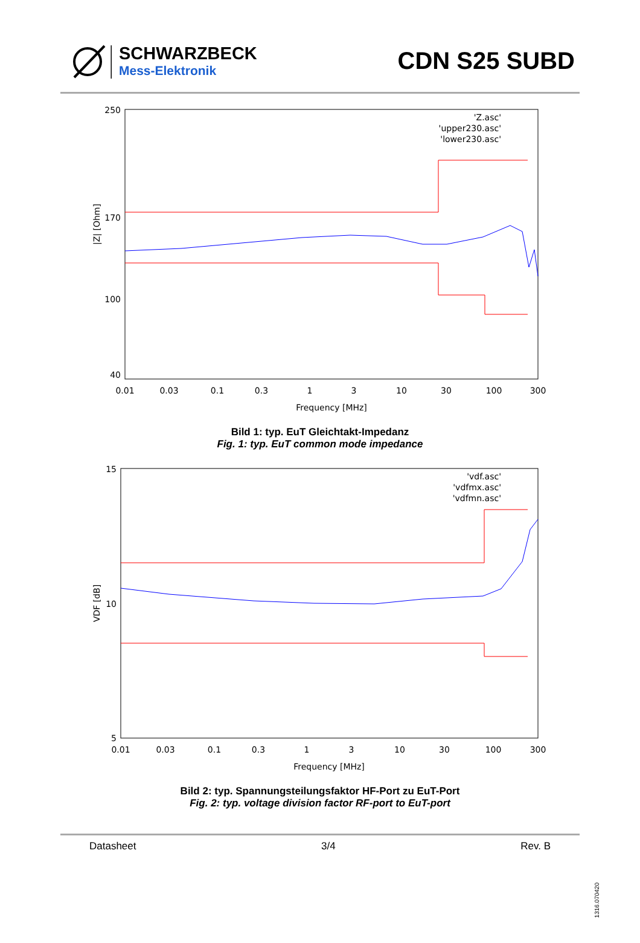SCHWARZBECK
Mess-Elektronik
CDN S25 SUBD
250
170
40
100
|Z| [Ohm]
0.01
0.03
0.1
0.3
1
3
10
30
100
300
Frequency [MHz]
'Z.asc'
'upper230.asc'
'lower230.asc'
Bild 1: typ. EuT Gleichtakt-Impedanz
Fig. 1: typ. EuT common mode impedance
15
10
5
VDF [dB]
0.01
0.03
0.1
0.3
1
3
10
30
100
300
Frequency [MHz]
'vdf.asc'
'vdfmx.asc'
'vdfmn.asc'
Bild 2: typ. Spannungsteilungsfaktor HF-Port zu EuT-Port
Fig. 2: typ. voltage division factor RF-port to EuT-port
Datasheet 3/4 Rev. B
1316.070420